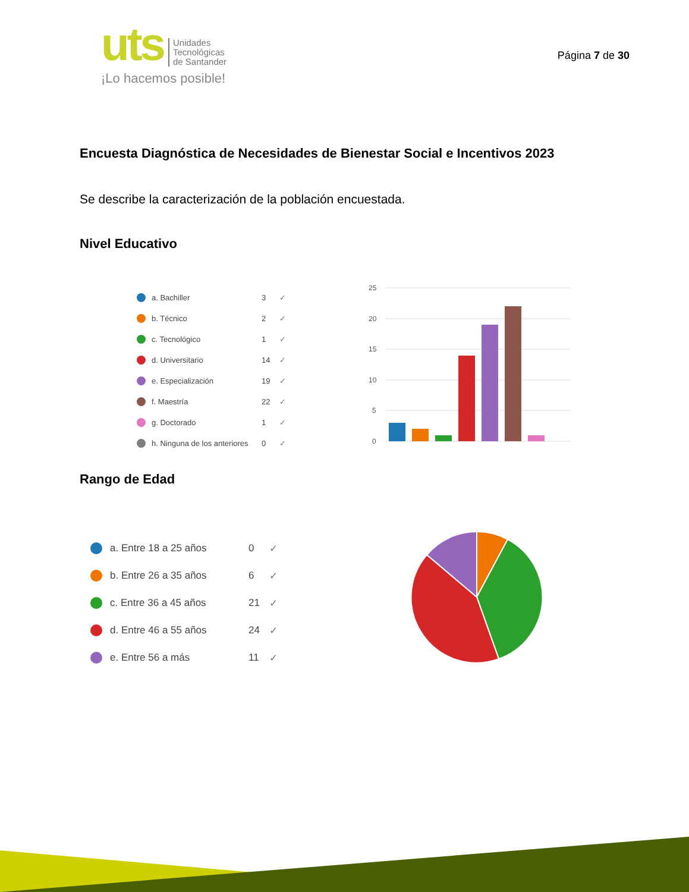uts Unidades
Tecnológicas
de Santander
¡Lo hacemos posible!
Página 7 de 30
Encuesta Diagnóstica de Necesidades de Bienestar Social e Incentivos 2023
Se describe la caracterización de la población encuestada.
Nivel Educativo
a. Bachiller 3 ✓
b. Técnico 2 ✓
c. Tecnológico 1 ✓
d. Universitario 14 ✓
e. Especialización 19 ✓
f. Maestría 22 ✓
g. Doctorado 1 ✓
h. Ninguna de los anteriores 0 ✓
25
20
15
10
5
0
Rango de Edad
a. Entre 18 a 25 años 0 ✓
b. Entre 26 a 35 años 6 ✓
c. Entre 36 a 45 años 21 ✓
d. Entre 46 a 55 años 24 ✓
e. Entre 56 a más 11 ✓